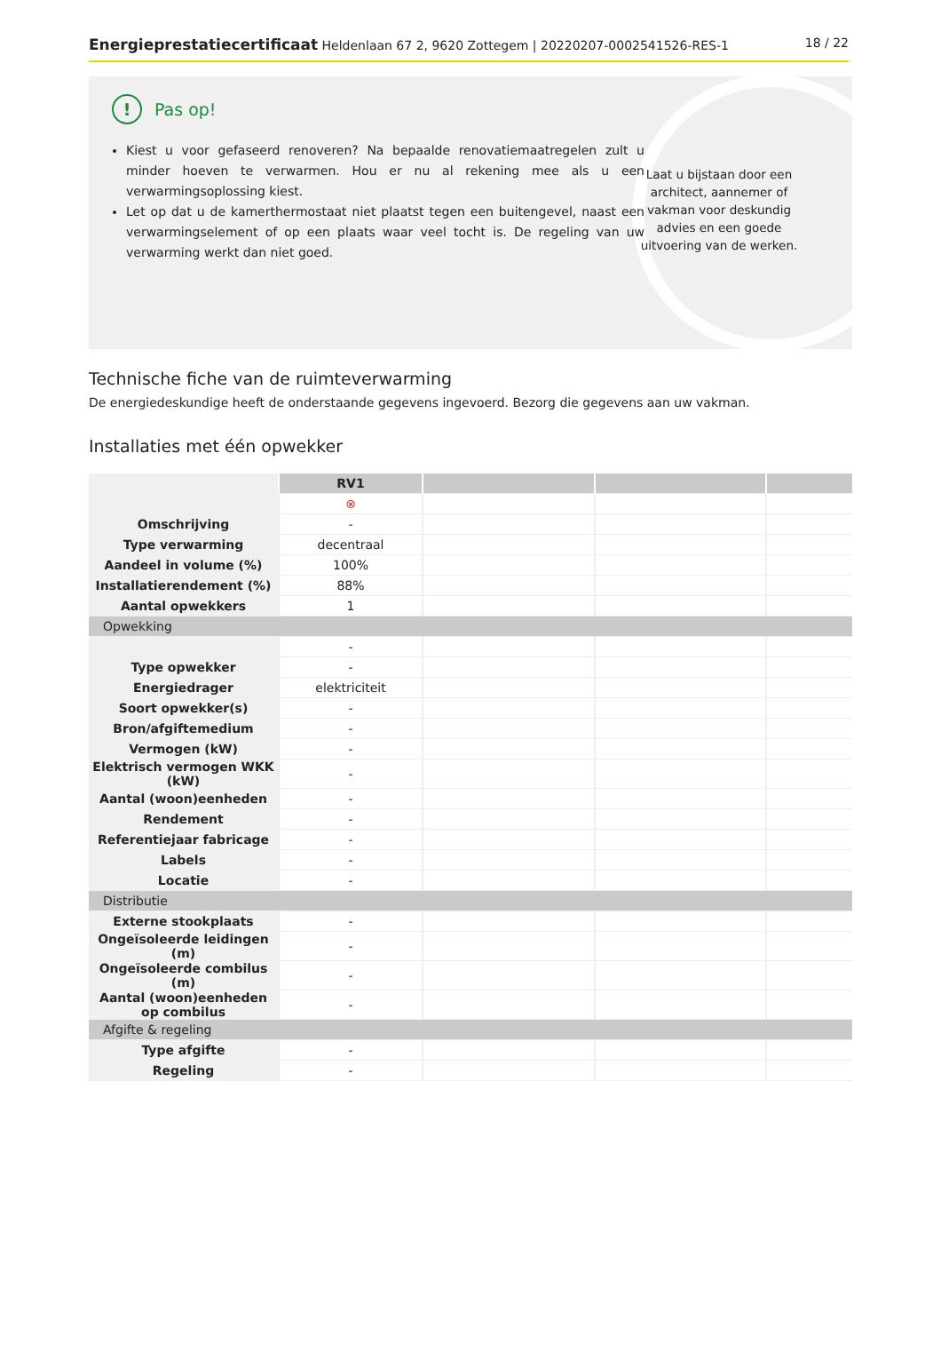Energieprestatiecertificaat Heldenlaan 67 2, 9620 Zottegem | 20220207-0002541526-RES-1 18 / 22
! Pas op!
Kiest u voor gefaseerd renoveren? Na bepaalde renovatiemaatregelen zult u minder hoeven te verwarmen. Hou er nu al rekening mee als u een verwarmingsoplossing kiest.
Let op dat u de kamerthermostaat niet plaatst tegen een buitengevel, naast een verwarmingselement of op een plaats waar veel tocht is. De regeling van uw verwarming werkt dan niet goed.
Laat u bijstaan door een architect, aannemer of vakman voor deskundig advies en een goede uitvoering van de werken.
Technische fiche van de ruimteverwarming
De energiedeskundige heeft de onderstaande gegevens ingevoerd. Bezorg die gegevens aan uw vakman.
Installaties met één opwekker
| | RV1 | | | |
| | ⊗ | | | |
| Omschrijving | - | | | |
| Type verwarming | decentraal | | | |
| Aandeel in volume (%) | 100% | | | |
| Installatierendement (%) | 88% | | | |
| Aantal opwekkers | 1 | | | |
| Opwekking | | | | |
| | - | | | |
| Type opwekker | - | | | |
| Energiedrager | elektriciteit | | | |
| Soort opwekker(s) | - | | | |
| Bron/afgiftemedium | - | | | |
| Vermogen (kW) | - | | | |
| Elektrisch vermogen WKK (kW) | - | | | |
| Aantal (woon)eenheden | - | | | |
| Rendement | - | | | |
| Referentiejaar fabricage | - | | | |
| Labels | - | | | |
| Locatie | - | | | |
| Distributie | | | | |
| Externe stookplaats | - | | | |
| Ongeïsoleerde leidingen (m) | - | | | |
| Ongeïsoleerde combilus (m) | - | | | |
| Aantal (woon)eenheden op combilus | - | | | |
| Afgifte & regeling | | | | |
| Type afgifte | - | | | |
| Regeling | - | | | |